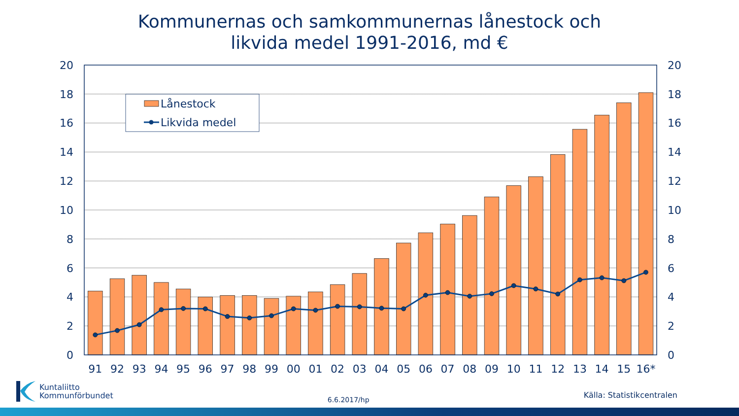Kommunernas och samkommunernas lånestock och
likvida medel 1991-2016, md €
Lånestock
Likvida medel
0
2
4
6
8
10
12
14
16
18
20
0
2
4
6
8
10
12
14
16
18
20
91
92
93
94
95
96
97
98
99
00
01
02
03
04
05
06
07
08
09
10
11
12
13
14
15
16*
Kuntaliitto
Kommunförbundet
6.6.2017/hp
Källa: Statistikcentralen